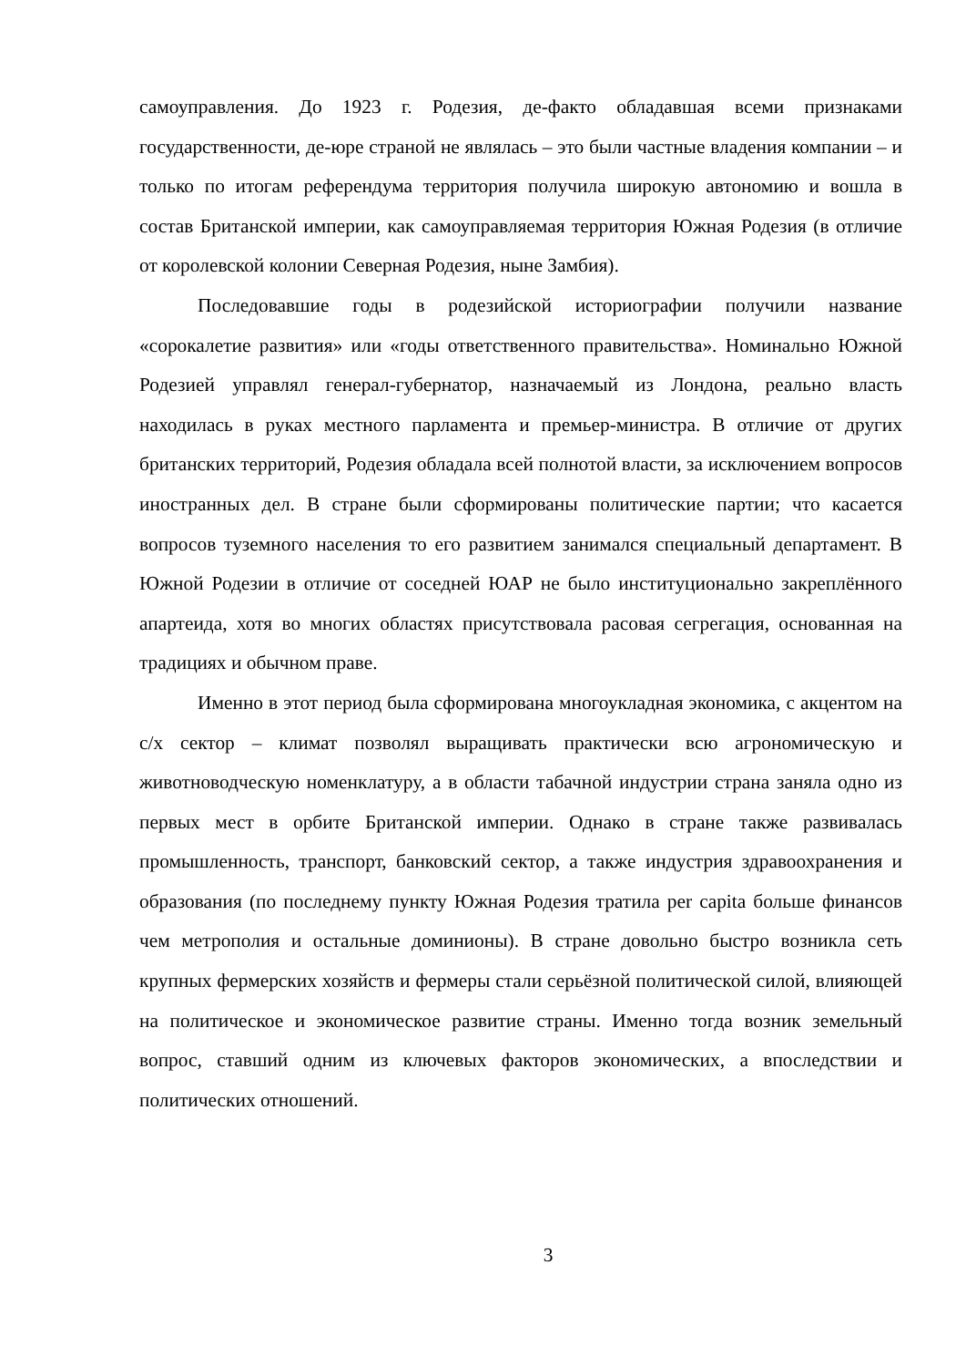самоуправления. До 1923 г. Родезия, де-факто обладавшая всеми признаками государственности, де-юре страной не являлась – это были частные владения компании – и только по итогам референдума территория получила широкую автономию и вошла в состав Британской империи, как самоуправляемая территория Южная Родезия (в отличие от королевской колонии Северная Родезия, ныне Замбия).
Последовавшие годы в родезийской историографии получили название «сорокалетие развития» или «годы ответственного правительства». Номинально Южной Родезией управлял генерал-губернатор, назначаемый из Лондона, реально власть находилась в руках местного парламента и премьер-министра. В отличие от других британских территорий, Родезия обладала всей полнотой власти, за исключением вопросов иностранных дел. В стране были сформированы политические партии; что касается вопросов туземного населения то его развитием занимался специальный департамент. В Южной Родезии в отличие от соседней ЮАР не было институционально закреплённого апартеида, хотя во многих областях присутствовала расовая сегрегация, основанная на традициях и обычном праве.
Именно в этот период была сформирована многоукладная экономика, с акцентом на с/х сектор – климат позволял выращивать практически всю агрономическую и животноводческую номенклатуру, а в области табачной индустрии страна заняла одно из первых мест в орбите Британской империи. Однако в стране также развивалась промышленность, транспорт, банковский сектор, а также индустрия здравоохранения и образования (по последнему пункту Южная Родезия тратила per capita больше финансов чем метрополия и остальные доминионы). В стране довольно быстро возникла сеть крупных фермерских хозяйств и фермеры стали серьёзной политической силой, влияющей на политическое и экономическое развитие страны. Именно тогда возник земельный вопрос, ставший одним из ключевых факторов экономических, а впоследствии и политических отношений.
3